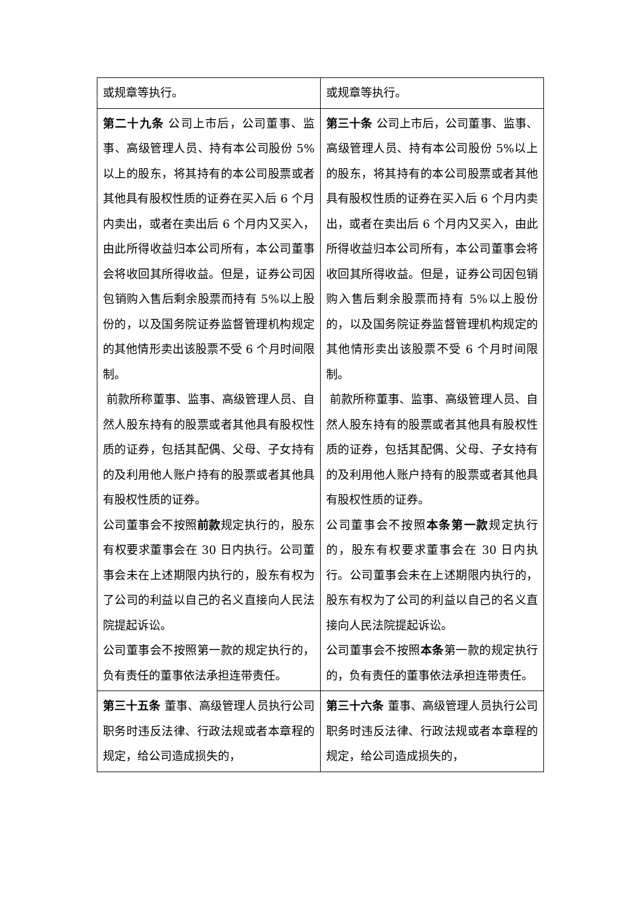| 或规章等执行。 | 或规章等执行。 |
| 第二十九条 公司上市后，公司董事、监事、高级管理人员、持有本公司股份 5%以上的股东，将其持有的本公司股票或者其他具有股权性质的证券在买入后 6 个月内卖出，或者在卖出后 6 个月内又买入，由此所得收益归本公司所有，本公司董事会将收回其所得收益。但是，证券公司因包销购入售后剩余股票而持有 5%以上股份的，以及国务院证券监督管理机构规定的其他情形卖出该股票不受 6 个月时间限制。 前款所称董事、监事、高级管理人员、自然人股东持有的股票或者其他具有股权性质的证券，包括其配偶、父母、子女持有的及利用他人账户持有的股票或者其他具有股权性质的证券。 公司董事会不按照 前款 规定执行的，股东有权要求董事会在 30 日内执行。公司董事会未在上述期限内执行的，股东有权为了公司的利益以自己的名义直接向人民法院提起诉讼。 公司董事会不按照第一款的规定执行的，负有责任的董事依法承担连带责任。 | 第三十条 公司上市后，公司董事、监事、高级管理人员、持有本公司股份 5%以上的股东，将其持有的本公司股票或者其他具有股权性质的证券在买入后 6 个月内卖出，或者在卖出后 6 个月内又买入，由此所得收益归本公司所有，本公司董事会将收回其所得收益。但是，证券公司因包销购入售后剩余股票而持有 5%以上股份的，以及国务院证券监督管理机构规定的其他情形卖出该股票不受 6 个月时间限制。 前款所称董事、监事、高级管理人员、自然人股东持有的股票或者其他具有股权性质的证券，包括其配偶、父母、子女持有的及利用他人账户持有的股票或者其他具有股权性质的证券。 公司董事会不按照 本条第一款 规定执行的，股东有权要求董事会在 30 日内执行。公司董事会未在上述期限内执行的，股东有权为了公司的利益以自己的名义直接向人民法院提起诉讼。 公司董事会不按照 本条 第一款的规定执行的，负有责任的董事依法承担连带责任。 |
| 第三十五条 董事、高级管理人员执行公司职务时违反法律、行政法规或者本章程的规定，给公司造成损失的， | 第三十六条 董事、高级管理人员执行公司职务时违反法律、行政法规或者本章程的规定，给公司造成损失的， |